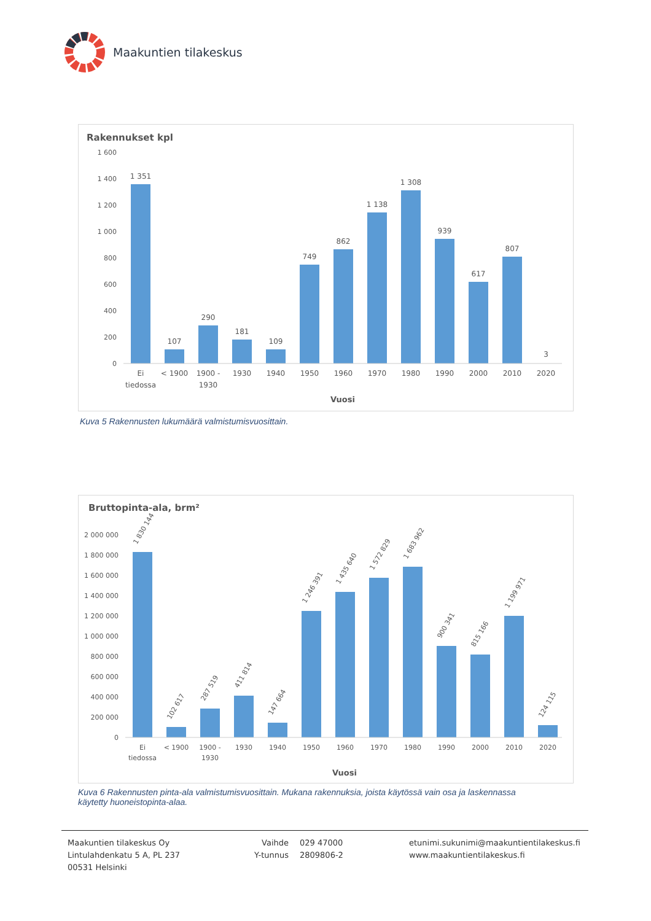Maakuntien tilakeskus
Rakennukset kpl
1 600
1 400
1 200
1 000
800
600
400
200
0
1 351
107
290
181
109
749
862
1 138
1 308
939
617
807
3
Ei
tiedossa
< 1900
1900 -
1930
1930
1940
1950
1960
1970
1980
1990
2000
2010
2020
Vuosi
Kuva 5 Rakennusten lukumäärä valmistumisvuosittain.
Bruttopinta-ala, brm²
2 000 000
1 800 000
1 600 000
1 400 000
1 200 000
1 000 000
800 000
600 000
400 000
200 000
0
1 830 144
102 617
287 519
411 814
147 664
1 246 391
1 435 640
1 572 829
1 683 962
900 341
815 166
1 199 971
124 115
Ei
tiedossa
< 1900
1900 -
1930
1930
1940
1950
1960
1970
1980
1990
2000
2010
2020
Vuosi
Kuva 6 Rakennusten pinta-ala valmistumisvuosittain. Mukana rakennuksia, joista käytössä vain osa ja laskennassa käytetty huoneistopinta-alaa.
Maakuntien tilakeskus Oy
Lintulahdenkatu 5 A, PL 237
00531 Helsinki
Vaihde
Y-tunnus
029 47000
2809806-2
etunimi.sukunimi@maakuntientilakeskus.fi
www.maakuntientilakeskus.fi